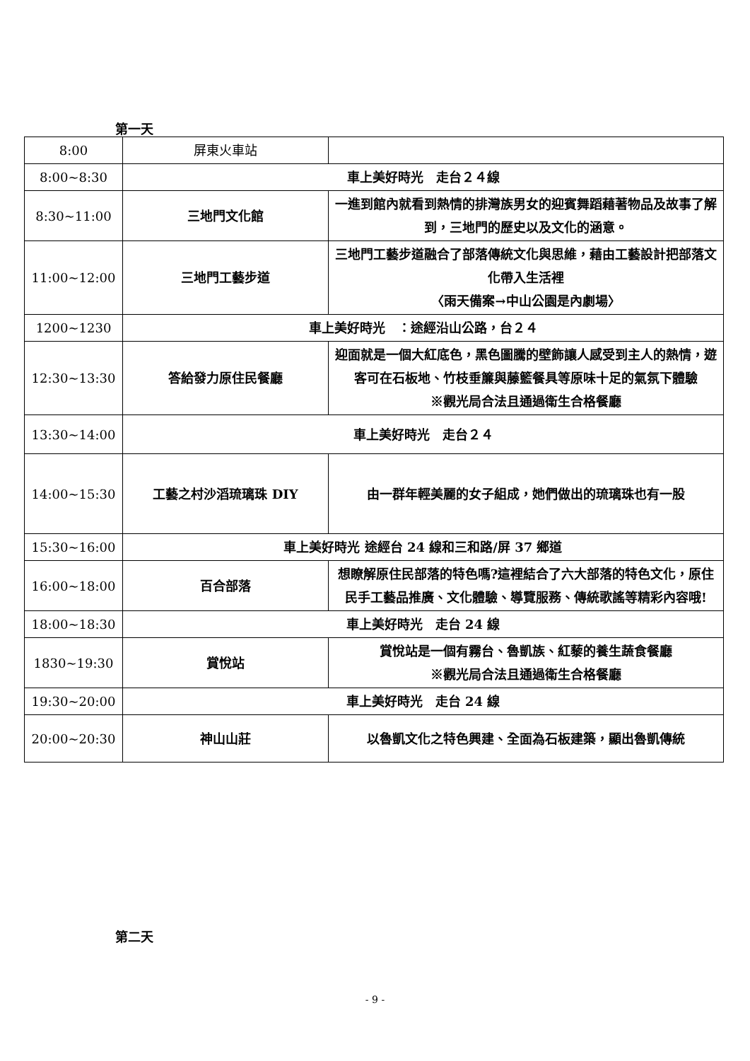第一天
| 8:00 | 屏東火車站 | |
| 8:00~8:30 | 車上美好時光 走台２４線 | |
| 8:30~11:00 | 三地門文化館 | 一進到館內就看到熱情的排灣族男女的迎賓舞蹈藉著物品及故事了解到，三地門的歷史以及文化的涵意。 |
| 11:00~12:00 | 三地門工藝步道 | 三地門工藝步道融合了部落傳統文化與思維，藉由工藝設計把部落文化帶入生活裡 〈雨天備案→中山公園是內劇場〉 |
| 1200~1230 | 車上美好時光 ：途經沿山公路，台２４ | |
| 12:30~13:30 | 答給發力原住民餐廳 | 迎面就是一個大紅底色，黑色圖騰的壁飾讓人感受到主人的熱情，遊客可在石板地、竹枝垂簾與藤籃餐具等原味十足的氣氛下體驗 ※觀光局合法且通過衛生合格餐廳 |
| 13:30~14:00 | 車上美好時光 走台２４ | |
| 14:00~15:30 | 工藝之村沙滔琉璃珠 DIY | 由一群年輕美麗的女子組成，她們做出的琉璃珠也有一股 |
| 15:30~16:00 | 車上美好時光 途經台 24 線和三和路/屏 37 鄉道 | |
| 16:00~18:00 | 百合部落 | 想瞭解原住民部落的特色嗎?這裡結合了六大部落的特色文化，原住民手工藝品推廣、文化體驗、導覽服務、傳統歌謠等精彩內容哦! |
| 18:00~18:30 | 車上美好時光 走台 24 線 | |
| 1830~19:30 | 賞悅站 | 賞悅站是一個有霧台、魯凱族、紅藜的養生蔬食餐廳 ※觀光局合法且通過衛生合格餐廳 |
| 19:30~20:00 | 車上美好時光 走台 24 線 | |
| 20:00~20:30 | 神山山莊 | 以魯凱文化之特色興建、全面為石板建築，顯出魯凱傳統 |
第二天
- 9 -